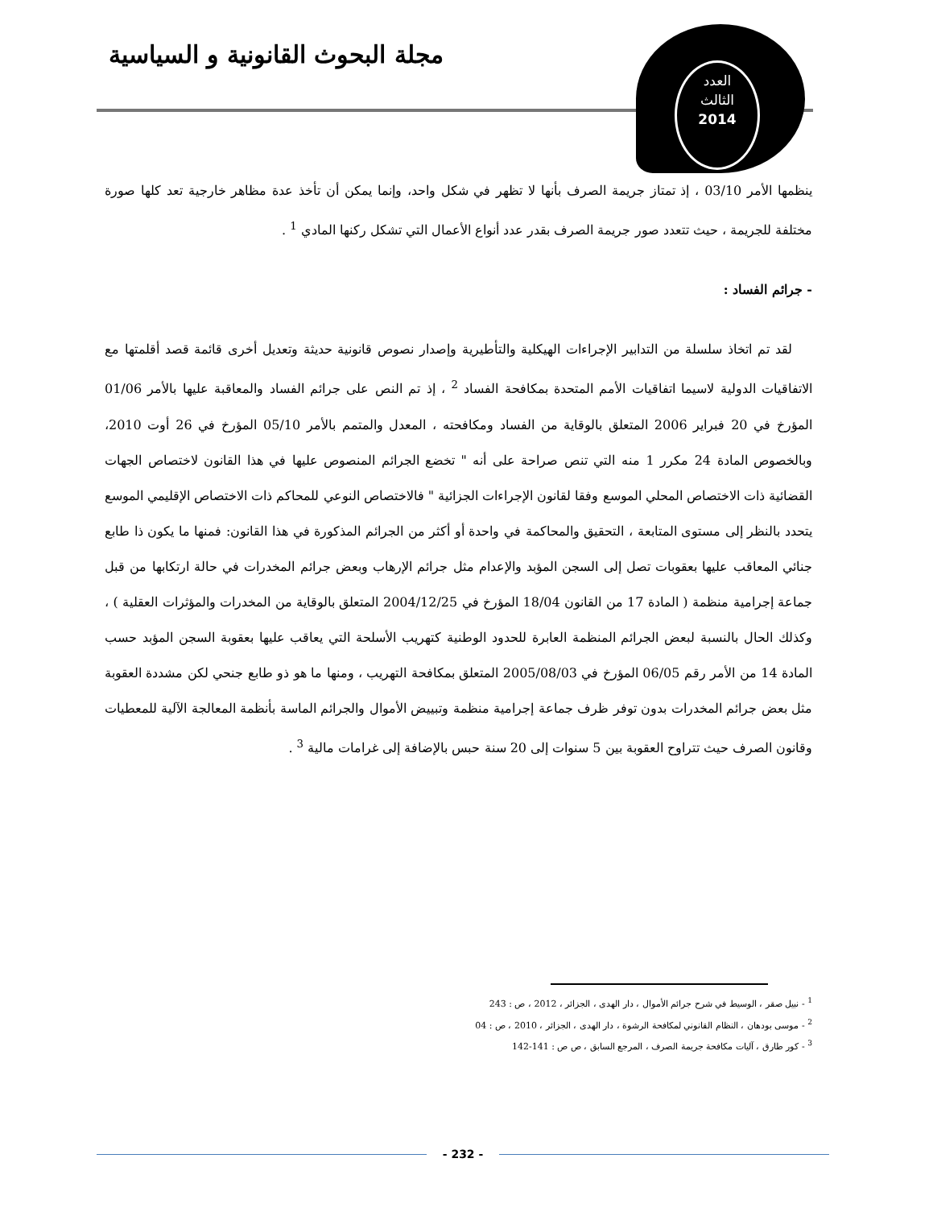مجلة البحوث القانونية و السياسية
العدد
الثالث
2014
ينظمها الأمر 03/10 ، إذ تمتاز جريمة الصرف بأنها لا تظهر في شكل واحد، وإنما يمكن أن تأخذ عدة مظاهر خارجية تعد كلها صورة مختلفة للجريمة ، حيث تتعدد صور جريمة الصرف بقدر عدد أنواع الأعمال التي تشكل ركنها المادي <sup>1</sup> .
- جرائم الفساد :
لقد تم اتخاذ سلسلة من التدابير الإجراءات الهيكلية والتأطيرية وإصدار نصوص قانونية حديثة وتعديل أخرى قائمة قصد أقلمتها مع الاتفاقيات الدولية لاسيما اتفاقيات الأمم المتحدة بمكافحة الفساد <sup>2</sup> ، إذ تم النص على جرائم الفساد والمعاقبة عليها بالأمر 01/06 المؤرخ في 20 فبراير 2006 المتعلق بالوقاية من الفساد ومكافحته ، المعدل والمتمم بالأمر 05/10 المؤرخ في 26 أوت 2010، وبالخصوص المادة 24 مكرر 1 منه التي تنص صراحة على أنه " تخضع الجرائم المنصوص عليها في هذا القانون لاختصاص الجهات القضائية ذات الاختصاص المحلي الموسع وفقا لقانون الإجراءات الجزائية " فالاختصاص النوعي للمحاكم ذات الاختصاص الإقليمي الموسع يتحدد بالنظر إلى مستوى المتابعة ، التحقيق والمحاكمة في واحدة أو أكثر من الجرائم المذكورة في هذا القانون: فمنها ما يكون ذا طابع جنائي المعاقب عليها بعقوبات تصل إلى السجن المؤبد والإعدام مثل جرائم الإرهاب وبعض جرائم المخدرات في حالة ارتكابها من قبل جماعة إجرامية منظمة ( المادة 17 من القانون 18/04 المؤرخ في 2004/12/25 المتعلق بالوقاية من المخدرات والمؤثرات العقلية ) ، وكذلك الحال بالنسبة لبعض الجرائم المنظمة العابرة للحدود الوطنية كتهريب الأسلحة التي يعاقب عليها بعقوبة السجن المؤبد حسب المادة 14 من الأمر رقم 06/05 المؤرخ في 2005/08/03 المتعلق بمكافحة التهريب ، ومنها ما هو ذو طابع جنحي لكن مشددة العقوبة مثل بعض جرائم المخدرات بدون توفر ظرف جماعة إجرامية منظمة وتبييض الأموال والجرائم الماسة بأنظمة المعالجة الآلية للمعطيات وقانون الصرف حيث تتراوح العقوبة بين 5 سنوات إلى 20 سنة حبس بالإضافة إلى غرامات مالية <sup>3</sup> .
<sup>1</sup> - نبيل صقر ، الوسيط في شرح جرائم الأموال ، دار الهدى ، الجزائر ، 2012 ، ص : 243
<sup>2</sup> - موسى بودهان ، النظام القانوني لمكافحة الرشوة ، دار الهدى ، الجزائر ، 2010 ، ص : 04
<sup>3</sup> - كور طارق ، آليات مكافحة جريمة الصرف ، المرجع السابق ، ص ص : 141-142
- 232 -